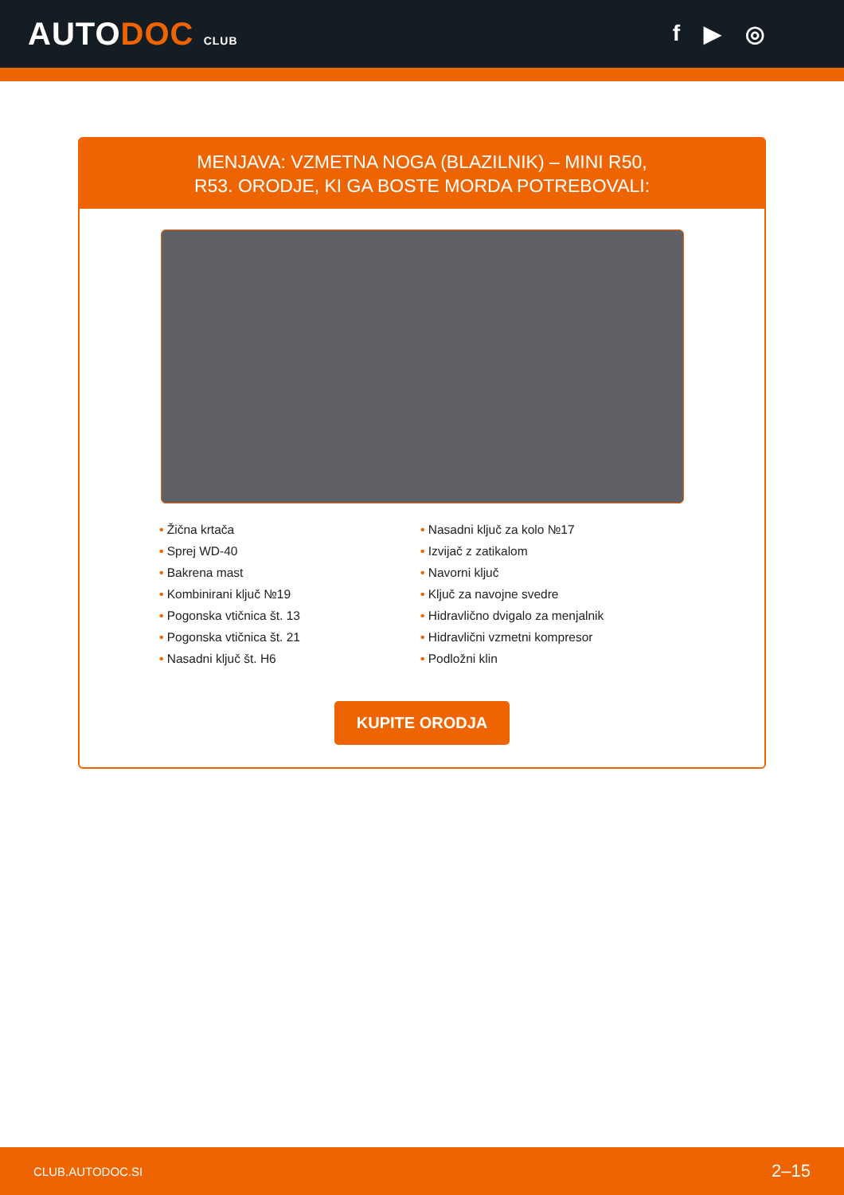AUTODOC CLUB
f ▶ ◎
MENJAVA: VZMETNA NOGA (BLAZILNIK) – MINI R50,
R53. ORODJE, KI GA BOSTE MORDA POTREBOVALI:
• Žična krtača
• Sprej WD-40
• Bakrena mast
• Kombinirani ključ №19
• Pogonska vtičnica št. 13
• Pogonska vtičnica št. 21
• Nasadni ključ št. H6
• Nasadni ključ za kolo №17
• Izvijač z zatikalom
• Navorni ključ
• Ključ za navojne svedre
• Hidravlično dvigalo za menjalnik
• Hidravlični vzmetni kompresor
• Podložni klin
KUPITE ORODJA
CLUB.AUTODOC.SI 2–15